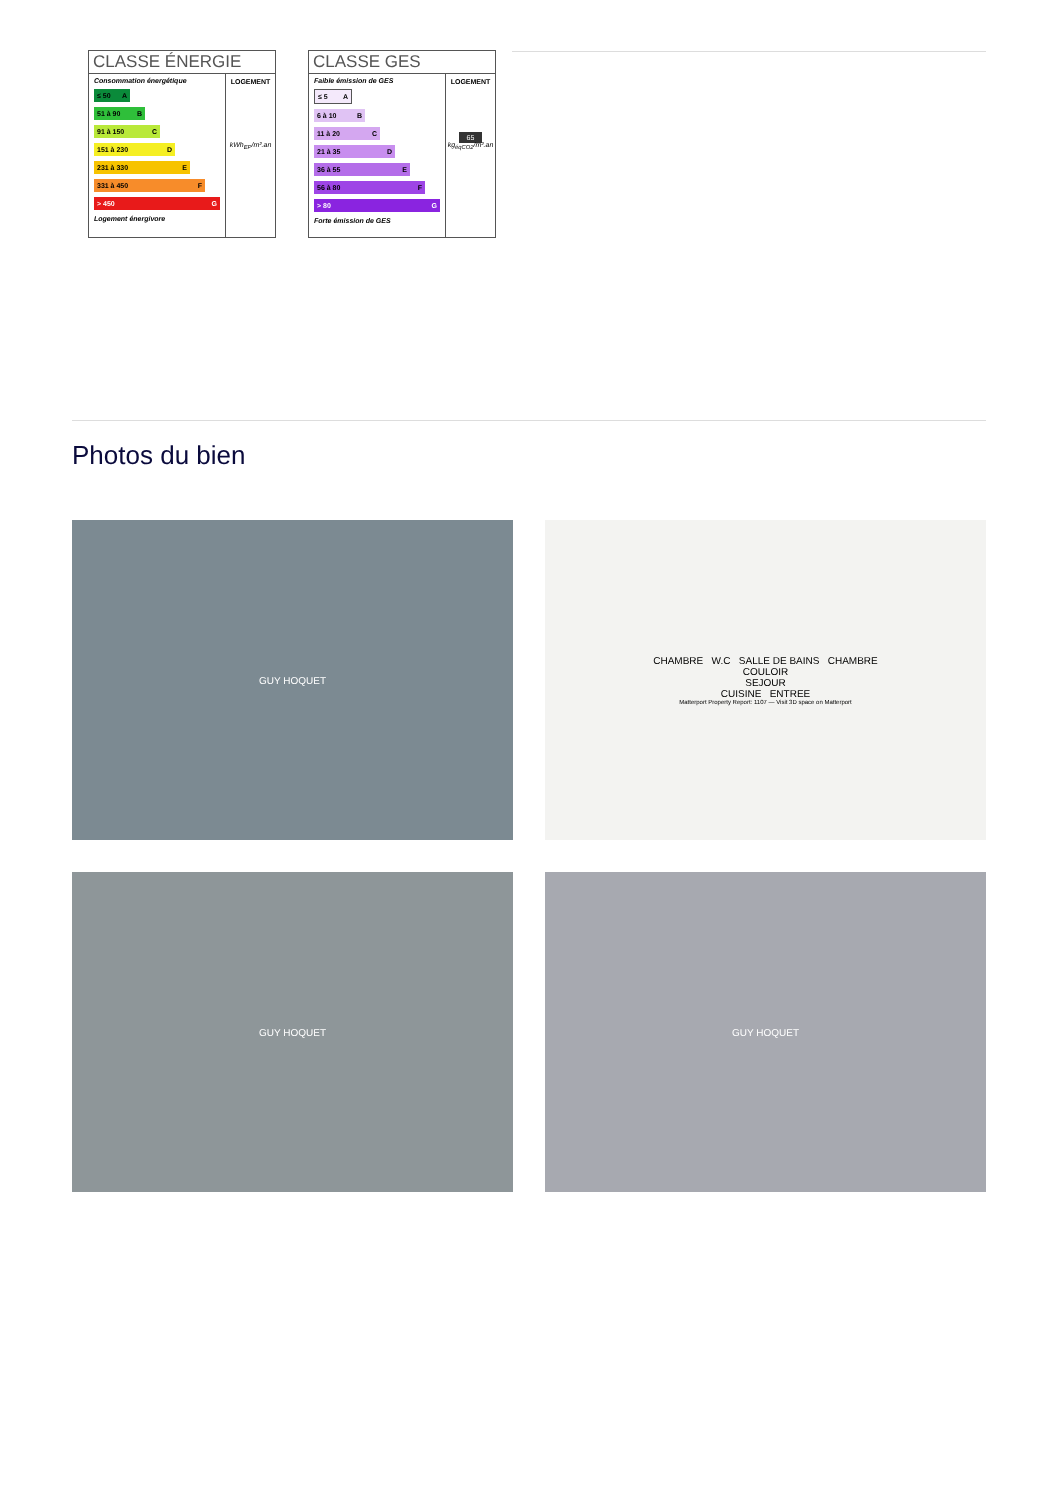CLASSE ÉNERGIE
Consommation énergétique
≤ 50 A
51 à 90 B
91 à 150 C
151 à 230 D
231 à 330 E
331 à 450 F
> 450 G
Logement énergivore
LOGEMENT
kWh<sub>EP</sub>/m².an
CLASSE GES
Faible émission de GES
≤ 5 A
6 à 10 B
11 à 20 C
21 à 35 D
36 à 55 E
56 à 80 F
> 80 G
Forte émission de GES
LOGEMENT
65
kg<sub>éqCO2</sub>/m².an
Photos du bien
GUY HOQUET
CHAMBRE W.C SALLE DE BAINS CHAMBRE
COULOIR
SEJOUR
CUISINE ENTREE
Matterport Property Report: 1107 — Visit 3D space on Matterport
GUY HOQUET
GUY HOQUET